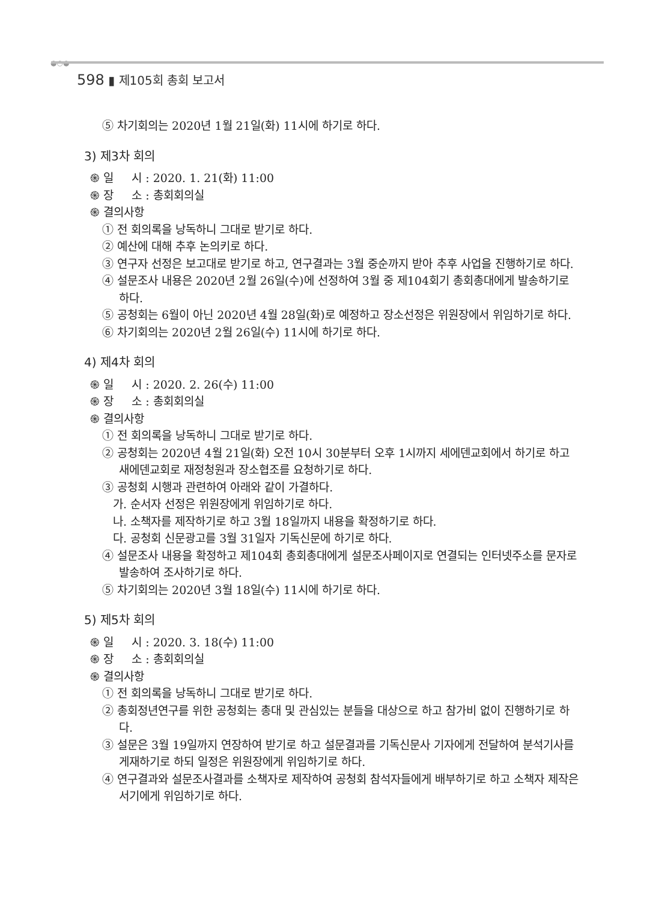●○●
598 ▮ 제105회 총회 보고서
⑤ 차기회의는 2020년 1월 21일(화) 11시에 하기로 하다.
3) 제3차 회의
֍ 일 시 : 2020. 1. 21(화) 11:00
֍ 장 소 : 총회회의실
֍ 결의사항
① 전 회의록을 낭독하니 그대로 받기로 하다.
② 예산에 대해 추후 논의키로 하다.
③ 연구자 선정은 보고대로 받기로 하고, 연구결과는 3월 중순까지 받아 추후 사업을 진행하기로 하다.
④ 설문조사 내용은 2020년 2월 26일(수)에 선정하여 3월 중 제104회기 총회총대에게 발송하기로 하다.
⑤ 공청회는 6월이 아닌 2020년 4월 28일(화)로 예정하고 장소선정은 위원장에서 위임하기로 하다.
⑥ 차기회의는 2020년 2월 26일(수) 11시에 하기로 하다.
4) 제4차 회의
֍ 일 시 : 2020. 2. 26(수) 11:00
֍ 장 소 : 총회회의실
֍ 결의사항
① 전 회의록을 낭독하니 그대로 받기로 하다.
② 공청회는 2020년 4월 21일(화) 오전 10시 30분부터 오후 1시까지 세에덴교회에서 하기로 하고 새에덴교회로 재정청원과 장소협조를 요청하기로 하다.
③ 공청회 시행과 관련하여 아래와 같이 가결하다.
가. 순서자 선정은 위원장에게 위임하기로 하다.
나. 소책자를 제작하기로 하고 3월 18일까지 내용을 확정하기로 하다.
다. 공청회 신문광고를 3월 31일자 기독신문에 하기로 하다.
④ 설문조사 내용을 확정하고 제104회 총회총대에게 설문조사페이지로 연결되는 인터넷주소를 문자로 발송하여 조사하기로 하다.
⑤ 차기회의는 2020년 3월 18일(수) 11시에 하기로 하다.
5) 제5차 회의
֍ 일 시 : 2020. 3. 18(수) 11:00
֍ 장 소 : 총회회의실
֍ 결의사항
① 전 회의록을 낭독하니 그대로 받기로 하다.
② 총회정년연구를 위한 공청회는 총대 및 관심있는 분들을 대상으로 하고 참가비 없이 진행하기로 하다.
③ 설문은 3월 19일까지 연장하여 받기로 하고 설문결과를 기독신문사 기자에게 전달하여 분석기사를 게재하기로 하되 일정은 위원장에게 위임하기로 하다.
④ 연구결과와 설문조사결과를 소책자로 제작하여 공청회 참석자들에게 배부하기로 하고 소책자 제작은 서기에게 위임하기로 하다.